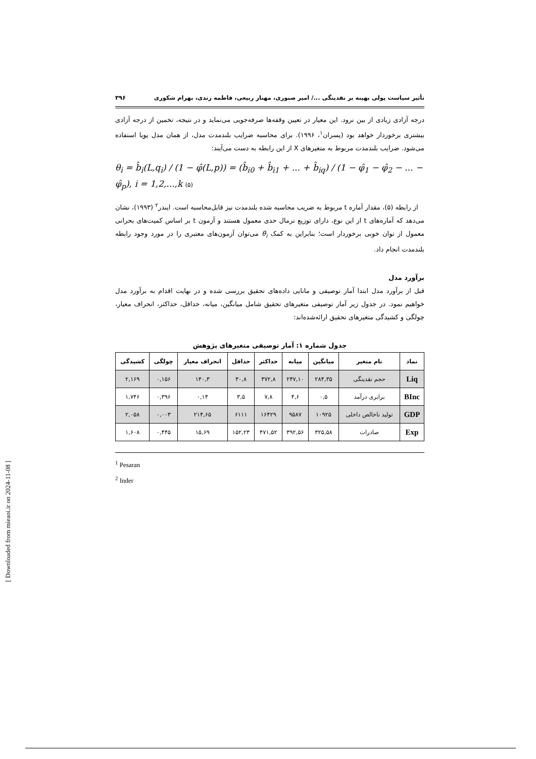تأثیر سیاست پولی بهینه بر نقدینگی .../ امیر صبوری، مهناز ربیعی، فاطمه زندی، بهرام شکوری ۳۹۶
درجه آزادی زیادی از بین نرود. این معیار در تعیین وقفه‌ها صرفه‌جویی می‌نماید و در نتیجه، تخمین از درجه آزادی بیشتری برخوردار خواهد بود (پسران<sup>۱</sup>، ۱۹۹۶). برای محاسبه ضرایب بلندمدت مدل، از همان مدل پویا استفاده می‌شود. ضرایب بلندمدت مربوط به متغیرهای X از این رابطه به دست می‌آیند:
θ<sub>i</sub> = b̂<sub>i</sub>(L,q<sub>i</sub>) / (1 − φ̂(L,p)) = (b̂<sub>i0</sub> + b̂<sub>i1</sub> + ... + b̂<sub>iq</sub>) / (1 − φ̂<sub>1</sub> − φ̂<sub>2</sub> − ... − φ̂<sub>p</sub>), i = 1,2,...,k (۵)
از رابطه (۵)، مقدار آماره t مربوط به ضریب محاسبه شده بلندمدت نیز قابل‌محاسبه است. ایندر<sup>۲</sup> (۱۹۹۳)، نشان می‌دهد که آماره‌های t از این نوع، دارای توزیع نرمال حدی معمول هستند و آزمون t بر اساس کمیت‌های بحرانی معمول از توان خوبی برخوردار است؛ بنابراین به کمک θ<sub>i</sub> می‌توان آزمون‌های معتبری را در مورد وجود رابطه بلندمدت انجام داد.
برآورد مدل
قبل از برآورد مدل ابتدا آمار توصیفی و مانایی داده‌های تحقیق بررسی شده و در نهایت اقدام به برآورد مدل خواهیم نمود. در جدول زیر آمار توصیفی متغیرهای تحقیق شامل میانگین، میانه، حداقل، حداکثر، انحراف معیار، چولگی و کشیدگی متغیرهای تحقیق ارائه‌شده‌اند:
جدول شماره ۱: آمار توصیفی متغیرهای پژوهش
| نماد | نام متغیر | میانگین | میانه | حداکثر | حداقل | انحراف معیار | چولگی | کشیدگی |
| --- | --- | --- | --- | --- | --- | --- | --- | --- |
| Liq | حجم نقدینگی | ۲۸۴,۳۵ | ۲۴۷,۱۰ | ۳۷۲,۸ | ۳۰,۸ | ۱۴۰,۳ | ۰,۱۵۶ | ۲,۱۶۹ |
| BInc | برابری درآمد | ۰,۵ | ۴,۶ | ۷,۸ | ۳,۵ | ۰,۱۴ | ۰,۳۹۶ | ۱,۷۴۶ |
| GDP | تولید ناخالص داخلی | ۱۰۹۲۵ | ۹۵۸۷ | ۱۶۴۲۹ | ۶۱۱۱ | ۲۱۴,۶۵ | ۰,۰۰۳ | ۲,۰۵۸ |
| Exp | صادرات | ۳۲۵,۵۸ | ۳۹۲,۵۶ | ۴۷۱,۵۲ | ۱۵۲,۲۳ | ۱۵,۶۹ | ۰,۴۴۵ | ۱,۶۰۸ |
<sup>1</sup> Pesaran
<sup>2</sup> Inder
[ Downloaded from mieaoi.ir on 2024-11-08 ]